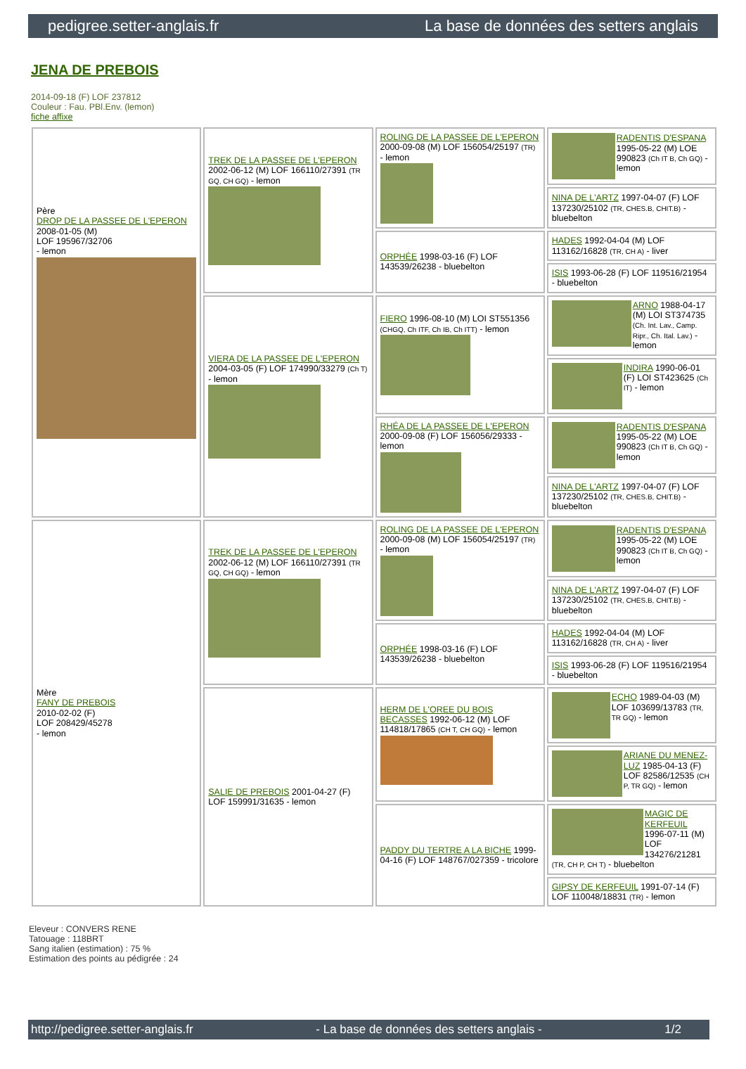pedigree.setter-anglais.fr La base de données des setters anglais
JENA DE PREBOIS
2014-09-18 (F) LOF 237812
Couleur : Fau. PBl.Env. (lemon)
fiche affixe
| Père DROP DE LA PASSEE DE L'EPERON 2008-01-05 (M) LOF 195967/32706 - lemon | TREK DE LA PASSEE DE L'EPERON 2002-06-12 (M) LOF 166110/27391 (TR GQ, CH GQ) - lemon | ROLING DE LA PASSEE DE L'EPERON 2000-09-08 (M) LOF 156054/25197 (TR) - lemon | RADENTIS D'ESPANA 1995-05-22 (M) LOE 990823 (Ch IT B, Ch GQ) - lemon |
| | | | NINA DE L'ARTZ 1997-04-07 (F) LOF 137230/25102 (TR, CHES.B, CHIT.B) - bluebelton |
| | | ORPHÉE 1998-03-16 (F) LOF 143539/26238 - bluebelton | HADES 1992-04-04 (M) LOF 113162/16828 (TR, CH A) - liver |
| | | | ISIS 1993-06-28 (F) LOF 119516/21954 - bluebelton |
| | VIERA DE LA PASSEE DE L'EPERON 2004-03-05 (F) LOF 174990/33279 (Ch T) - lemon | FIERO 1996-08-10 (M) LOI ST551356 (CHGQ, Ch ITF, Ch IB, Ch ITT) - lemon | ARNO 1988-04-17 (M) LOI ST374735 (Ch. Int. Lav., Camp. Ripr., Ch. Ital. Lav.) - lemon |
| | | | INDIRA 1990-06-01 (F) LOI ST423625 (Ch IT) - lemon |
| | | RHÉA DE LA PASSEE DE L'EPERON 2000-09-08 (F) LOF 156056/29333 - lemon | RADENTIS D'ESPANA 1995-05-22 (M) LOE 990823 (Ch IT B, Ch GQ) - lemon |
| | | | NINA DE L'ARTZ 1997-04-07 (F) LOF 137230/25102 (TR, CHES.B, CHIT.B) - bluebelton |
| Mère FANY DE PREBOIS 2010-02-02 (F) LOF 208429/45278 - lemon | TREK DE LA PASSEE DE L'EPERON 2002-06-12 (M) LOF 166110/27391 (TR GQ, CH GQ) - lemon | ROLING DE LA PASSEE DE L'EPERON 2000-09-08 (M) LOF 156054/25197 (TR) - lemon | RADENTIS D'ESPANA 1995-05-22 (M) LOE 990823 (Ch IT B, Ch GQ) - lemon |
| | | | NINA DE L'ARTZ 1997-04-07 (F) LOF 137230/25102 (TR, CHES.B, CHIT.B) - bluebelton |
| | | ORPHÉE 1998-03-16 (F) LOF 143539/26238 - bluebelton | HADES 1992-04-04 (M) LOF 113162/16828 (TR, CH A) - liver |
| | | | ISIS 1993-06-28 (F) LOF 119516/21954 - bluebelton |
| | SALIE DE PREBOIS 2001-04-27 (F) LOF 159991/31635 - lemon | HERM DE L'OREE DU BOIS BECASSES 1992-06-12 (M) LOF 114818/17865 (CH T, CH GQ) - lemon | ECHO 1989-04-03 (M) LOF 103699/13783 (TR, TR GQ) - lemon |
| | | | ARIANE DU MENEZ-LUZ 1985-04-13 (F) LOF 82586/12535 (CH P, TR GQ) - lemon |
| | | PADDY DU TERTRE A LA BICHE 1999-04-16 (F) LOF 148767/027359 - tricolore | MAGIC DE KERFEUIL 1996-07-11 (M) LOF 134276/21281 (TR, CH P, CH T) - bluebelton |
| | | | GIPSY DE KERFEUIL 1991-07-14 (F) LOF 110048/18831 (TR) - lemon |
Eleveur : CONVERS RENE
Tatouage : 118BRT
Sang italien (estimation) : 75 %
Estimation des points au pédigrée : 24
http://pedigree.setter-anglais.fr - La base de données des setters anglais - 1/2